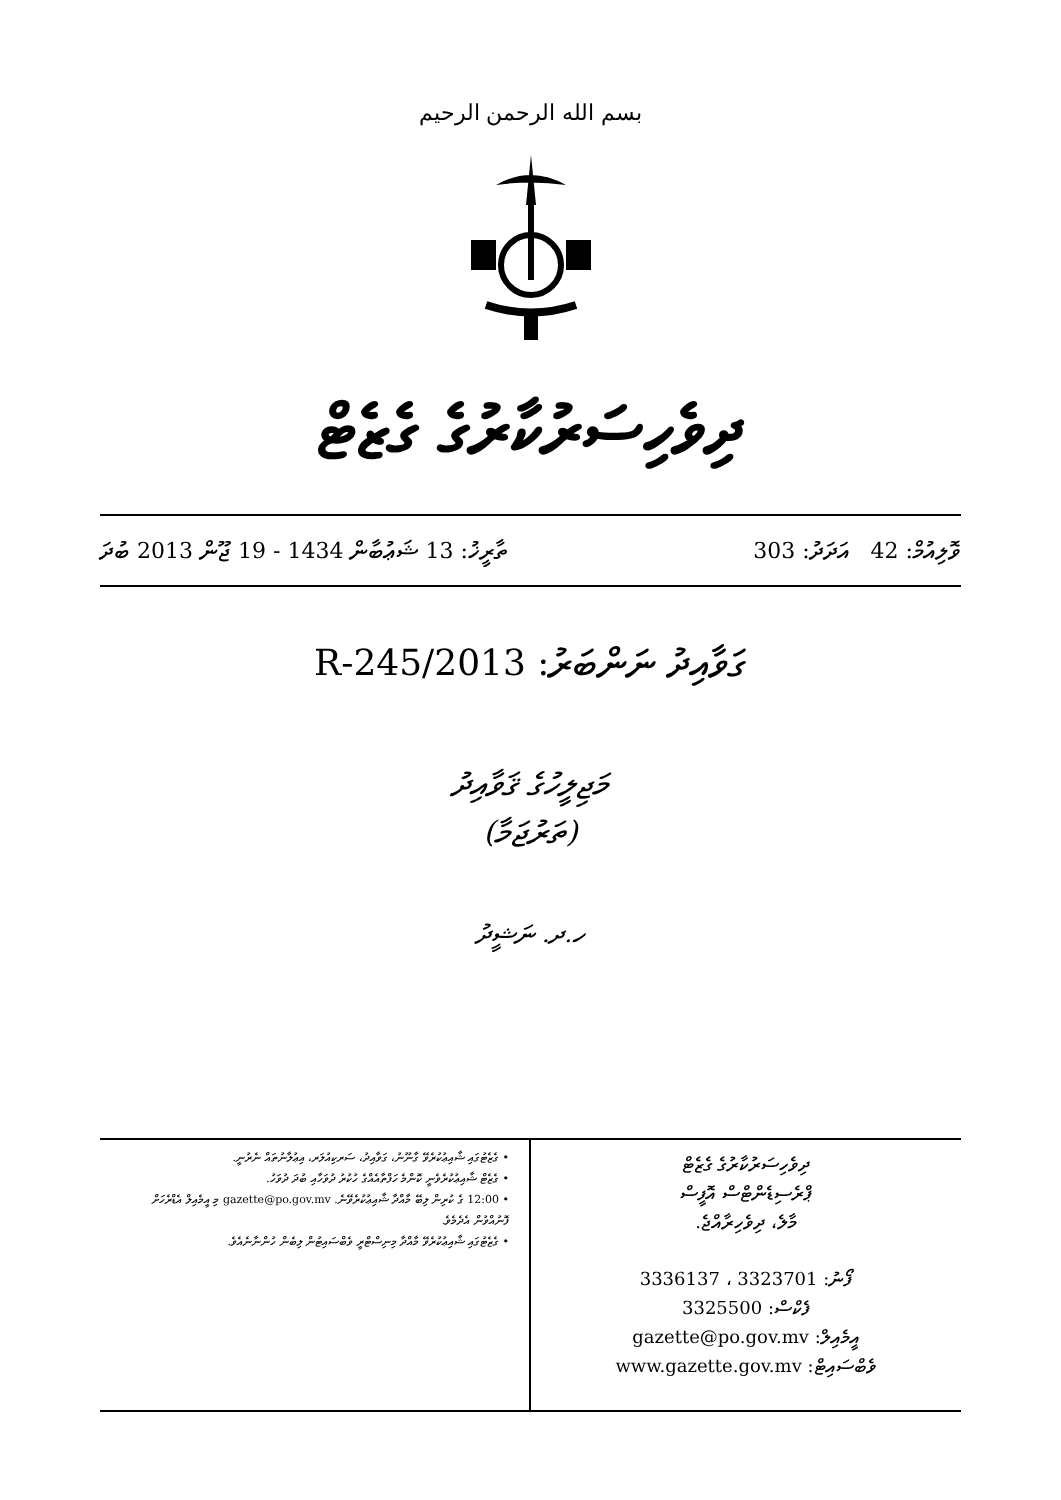بسم الله الرحمن الرحيم
ދިވެހިސަރުކާރުގެ ގެޒެޓް
ވޮލިއުމް: 42 އަދަދު: 303 ތާރީޚު: 13 ޝަޢުބާން 1434 - 19 ޖޫން 2013 ބުދަ
ގަވާއިދު ނަންބަރު: 2013/R-245
މަޖިލީހުގެ ޤަވާއިދު
(ތަރުޖަމާ)
ހ.ދ. ނަޝީދު
ދިވެހިސަރުކާރުގެ ގެޒެޓް
ޕްރެސިޑެންޓްސް އޮފީސް
މާލެ، ދިވެހިރާއްޖެ.
ފޯނު: 3323701 ، 3336137
ފެކްސް: 3325500
އީމެއިލް: gazette@po.gov.mv
ވެބްސައިޓް: www.gazette.gov.mv
• ގެޒެޓުގައި ޝާއިޢުކުރެވޭ ގާނޫނު، ގަވާއިދު، ސަރކިއުލަރ، އިޢުލާނުތައް ނެރުނީ.
• ގެޒެޓް ޝާއިޢުކުރެވެނީ ކޮންމެ ހަފްތާއެއްގެ ހުކުރު ދުވަހާއި ބުދަ ދުވަހު.
• 12:00 ގެ ކުރިން ލިބޭ މާއްދާ ޝާއިޢުކުރެވޭނެ. gazette@po.gov.mv މި އީމެއިލް އެޑްރެހަށް ފޮނުއްވުން އެދެމެވެ.
• ގެޒެޓުގައި ޝާއިޢުކުރެވޭ މާއްދާ މިނިސްޓްރީ ވެބްސައިޓުން ލިބެން ހުންނާނެއެވެ.